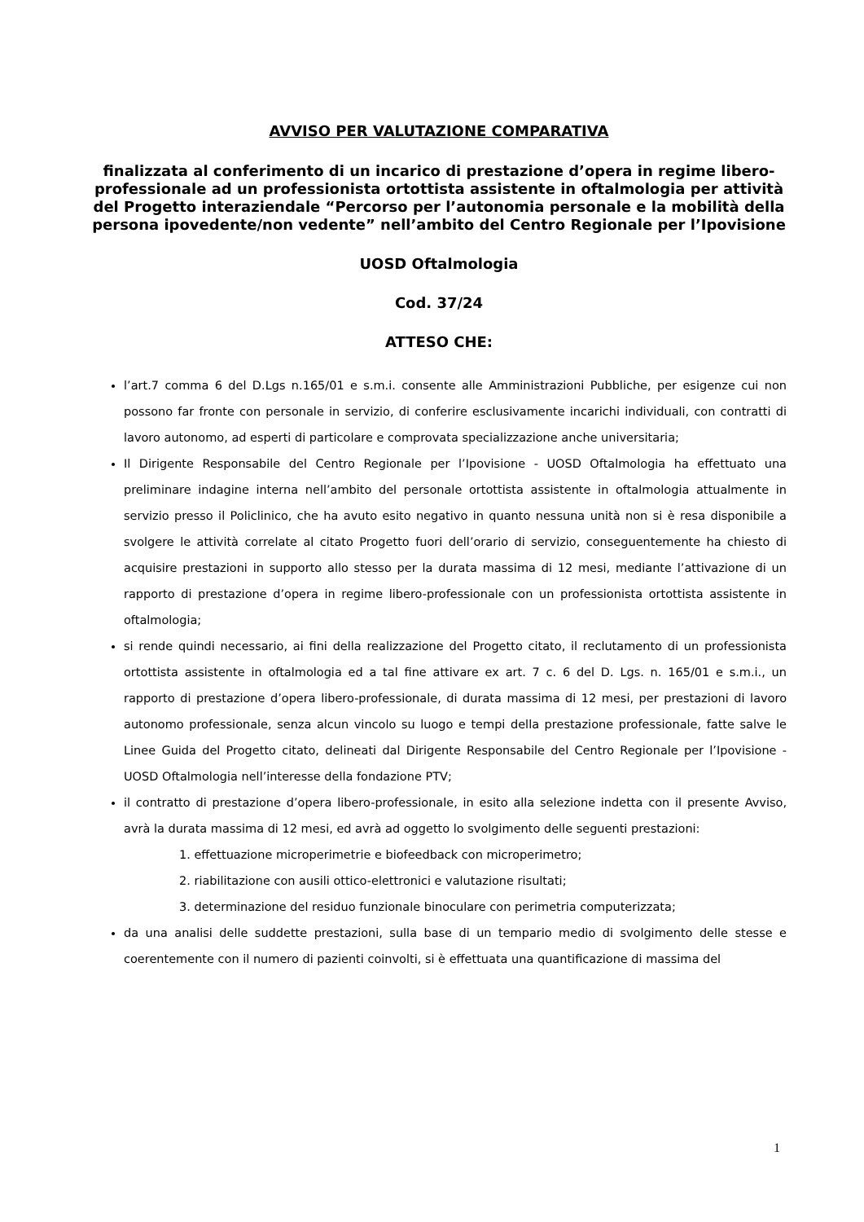AVVISO PER VALUTAZIONE COMPARATIVA
finalizzata al conferimento di un incarico di prestazione d’opera in regime libero-professionale ad un professionista ortottista assistente in oftalmologia per attività del Progetto interaziendale “Percorso per l’autonomia personale e la mobilità della persona ipovedente/non vedente” nell’ambito del Centro Regionale per l’Ipovisione
UOSD Oftalmologia
Cod. 37/24
ATTESO CHE:
l’art.7 comma 6 del D.Lgs n.165/01 e s.m.i. consente alle Amministrazioni Pubbliche, per esigenze cui non possono far fronte con personale in servizio, di conferire esclusivamente incarichi individuali, con contratti di lavoro autonomo, ad esperti di particolare e comprovata specializzazione anche universitaria;
Il Dirigente Responsabile del Centro Regionale per l’Ipovisione - UOSD Oftalmologia ha effettuato una preliminare indagine interna nell’ambito del personale ortottista assistente in oftalmologia attualmente in servizio presso il Policlinico, che ha avuto esito negativo in quanto nessuna unità non si è resa disponibile a svolgere le attività correlate al citato Progetto fuori dell’orario di servizio, conseguentemente ha chiesto di acquisire prestazioni in supporto allo stesso per la durata massima di 12 mesi, mediante l’attivazione di un rapporto di prestazione d’opera in regime libero-professionale con un professionista ortottista assistente in oftalmologia;
si rende quindi necessario, ai fini della realizzazione del Progetto citato, il reclutamento di un professionista ortottista assistente in oftalmologia ed a tal fine attivare ex art. 7 c. 6 del D. Lgs. n. 165/01 e s.m.i., un rapporto di prestazione d’opera libero-professionale, di durata massima di 12 mesi, per prestazioni di lavoro autonomo professionale, senza alcun vincolo su luogo e tempi della prestazione professionale, fatte salve le Linee Guida del Progetto citato, delineati dal Dirigente Responsabile del Centro Regionale per l’Ipovisione - UOSD Oftalmologia nell’interesse della fondazione PTV;
il contratto di prestazione d’opera libero-professionale, in esito alla selezione indetta con il presente Avviso, avrà la durata massima di 12 mesi, ed avrà ad oggetto lo svolgimento delle seguenti prestazioni:
1. effettuazione microperimetrie e biofeedback con microperimetro;
2. riabilitazione con ausili ottico-elettronici e valutazione risultati;
3. determinazione del residuo funzionale binoculare con perimetria computerizzata;
da una analisi delle suddette prestazioni, sulla base di un tempario medio di svolgimento delle stesse e coerentemente con il numero di pazienti coinvolti, si è effettuata una quantificazione di massima del
1